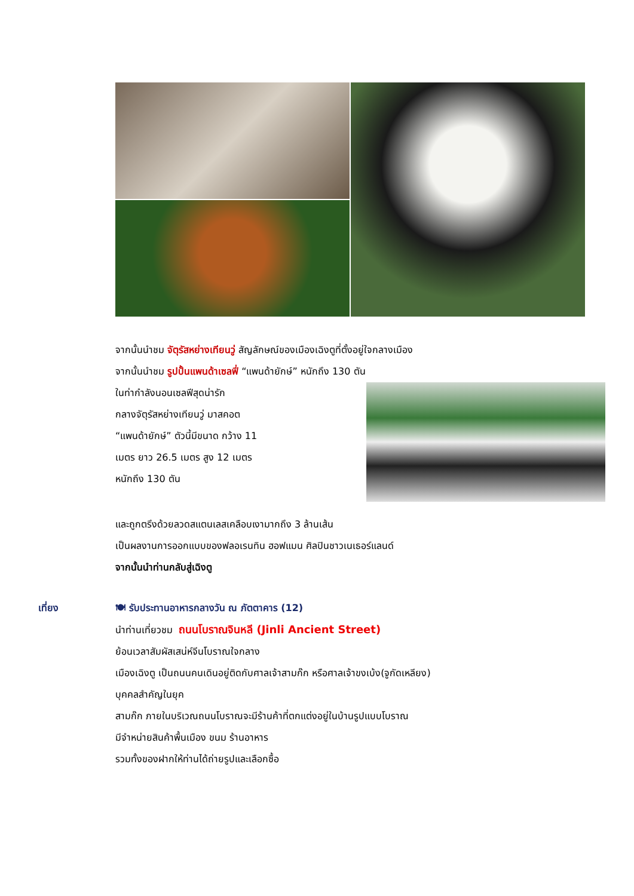จากนั้นนำชม จัตุรัสหย่างเทียนวู่ สัญลักษณ์ของเมืองเฉิงตูที่ตั้งอยู่ใจกลางเมือง
จากนั้นนำชม รูปปั้นแพนด้าเซลฟี่ “แพนด้ายักษ์” หนักถึง 130 ตัน
ในท่ากำลังนอนเซลฟีสุดน่ารัก
กลางจัตุรัสหย่างเทียนวู่ มาสคอต
“แพนด้ายักษ์” ตัวนี้มีขนาด กว้าง 11
เมตร ยาว 26.5 เมตร สูง 12 เมตร
หนักถึง 130 ตัน
และถูกตรึงด้วยลวดสแตนเลสเคลือบเงามากถึง 3 ล้านเส้น
เป็นผลงานการออกแบบของฟลอเรนทิน ฮอฟแมน ศิลปินชาวเนเธอร์แลนด์
จากนั้นนำท่านกลับสู่เฉิงตู
เที่ยง 🍽 รับประทานอาหารกลางวัน ณ ภัตตาคาร (12)
นำท่านเที่ยวชม ถนนโบราณจินหลี (Jinli Ancient Street)
ย้อนเวลาสัมผัสเสน่ห์จีนโบราณใจกลาง
เมืองเฉิงตู เป็นถนนคนเดินอยู่ติดกับศาลเจ้าสามก๊ก หรือศาลเจ้าขงเบ้ง(จูกัดเหลียง)
บุคคลสำคัญในยุค
สามก๊ก ภายในบริเวณถนนโบราณจะมีร้านค้าที่ตกแต่งอยู่ในบ้านรูปแบบโบราณ
มีจำหน่ายสินค้าพื้นเมือง ขนม ร้านอาหาร
รวมทั้งของฝากให้ท่านได้ถ่ายรูปและเลือกซื้อ